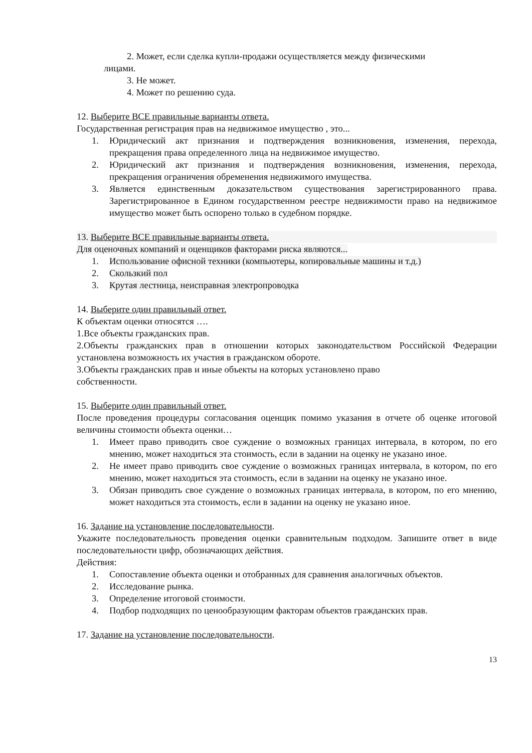2. Может, если сделка купли-продажи осуществляется между физическими
лицами.
3. Не может.
4. Может по решению суда.
12. Выберите ВСЕ правильные варианты ответа.
Государственная регистрация прав на недвижимое имущество , это...
1. Юридический акт признания и подтверждения возникновения, изменения, перехода, прекращения права определенного лица на недвижимое имущество.
2. Юридический акт признания и подтверждения возникновения, изменения, перехода, прекращения ограничения обременения недвижимого имущества.
3. Является единственным доказательством существования зарегистрированного права. Зарегистрированное в Едином государственном реестре недвижимости право на недвижимое имущество может быть оспорено только в судебном порядке.
13. Выберите ВСЕ правильные варианты ответа.
Для оценочных компаний и оценщиков факторами риска являются...
1. Использование офисной техники (компьютеры, копировальные машины и т.д.)
2. Скользкий пол
3. Крутая лестница, неисправная электропроводка
14. Выберите один правильный ответ.
К объектам оценки относятся ….
1.Все объекты гражданских прав.
2.Объекты гражданских прав в отношении которых законодательством Российской Федерации установлена возможность их участия в гражданском обороте.
3.Объекты гражданских прав и иные объекты на которых установлено право
собственности.
15. Выберите один правильный ответ.
После проведения процедуры согласования оценщик помимо указания в отчете об оценке итоговой величины стоимости объекта оценки…
1. Имеет право приводить свое суждение о возможных границах интервала, в котором, по его мнению, может находиться эта стоимость, если в задании на оценку не указано иное.
2. Не имеет право приводить свое суждение о возможных границах интервала, в котором, по его мнению, может находиться эта стоимость, если в задании на оценку не указано иное.
3. Обязан приводить свое суждение о возможных границах интервала, в котором, по его мнению, может находиться эта стоимость, если в задании на оценку не указано иное.
16. Задание на установление последовательности.
Укажите последовательность проведения оценки сравнительным подходом. Запишите ответ в виде последовательности цифр, обозначающих действия.
Действия:
1. Сопоставление объекта оценки и отобранных для сравнения аналогичных объектов.
2. Исследование рынка.
3. Определение итоговой стоимости.
4. Подбор подходящих по ценообразующим факторам объектов гражданских прав.
17. Задание на установление последовательности.
13